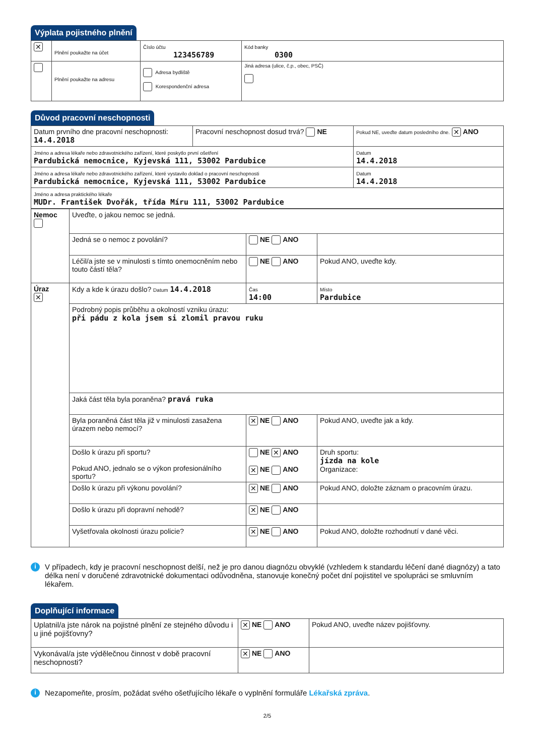Výplata pojistného plnění
| ✕ | Plnění poukažte na účet | Číslo účtu 123456789 | | Kód banky 0300 |
| | Plnění poukažte na adresu | Adresa bydliště Korespondenční adresa | Jiná adresa (ulice, č.p., obec, PSČ) | |
Důvod pracovní neschopnosti
| Datum prvního dne pracovní neschopnosti: 14.4.2018 | Pracovní neschopnost dosud trvá? NE | Pokud NE, uveďte datum posledního dne. ✕ ANO |
| Jméno a adresa lékaře nebo zdravotnického zařízení, které poskytlo první ošetření Pardubická nemocnice, Kyjevská 111, 53002 Pardubice | | Datum 14.4.2018 |
| Jméno a adresa lékaře nebo zdravotnického zařízení, které vystavilo doklad o pracovní neschopnosti Pardubická nemocnice, Kyjevská 111, 53002 Pardubice | | Datum 14.4.2018 |
| Jméno a adresa praktického lékaře MUDr. František Dvořák, třída Míru 111, 53002 Pardubice | | |
| Nemoc | Uveďte, o jakou nemoc se jedná. | | |
| | Jedná se o nemoc z povolání? | NE ANO | |
| | Léčil/a jste se v minulosti s tímto onemocněním nebo touto částí těla? | NE ANO | Pokud ANO, uveďte kdy. |
| Úraz ✕ | Kdy a kde k úrazu došlo? Datum 14.4.2018 | Čas 14:00 | Místo Pardubice |
| | Podrobný popis průběhu a okolností vzniku úrazu: při pádu z kola jsem si zlomil pravou ruku | | |
| | Jaká část těla byla poraněna? pravá ruka | | |
| | Byla poraněná část těla již v minulosti zasažena úrazem nebo nemocí? | ✕ NE ANO | Pokud ANO, uveďte jak a kdy. |
| | Došlo k úrazu při sportu? Pokud ANO, jednalo se o výkon profesionálního sportu? | NE ✕ ANO ✕ NE ANO | Druh sportu: jízda na kole Organizace: |
| | Došlo k úrazu při výkonu povolání? | ✕ NE ANO | Pokud ANO, doložte záznam o pracovním úrazu. |
| | Došlo k úrazu při dopravní nehodě? | ✕ NE ANO | |
| | Vyšetřovala okolnosti úrazu policie? | ✕ NE ANO | Pokud ANO, doložte rozhodnutí v dané věci. |
i
V případech, kdy je pracovní neschopnost delší, než je pro danou diagnózu obvyklé (vzhledem k standardu léčení dané diagnózy) a tato délka není v doručené zdravotnické dokumentaci odůvodněna, stanovuje konečný počet dní pojistitel ve spolupráci se smluvním lékařem.
Doplňující informace
| Uplatnil/a jste nárok na pojistné plnění ze stejného důvodu i u jiné pojišťovny? | ✕ NE ANO | Pokud ANO, uveďte název pojišťovny. |
| Vykonával/a jste výdělečnou činnost v době pracovní neschopnosti? | ✕ NE ANO | |
i
Nezapomeňte, prosím, požádat svého ošetřujícího lékaře o vyplnění formuláře Lékařská zpráva.
2/5